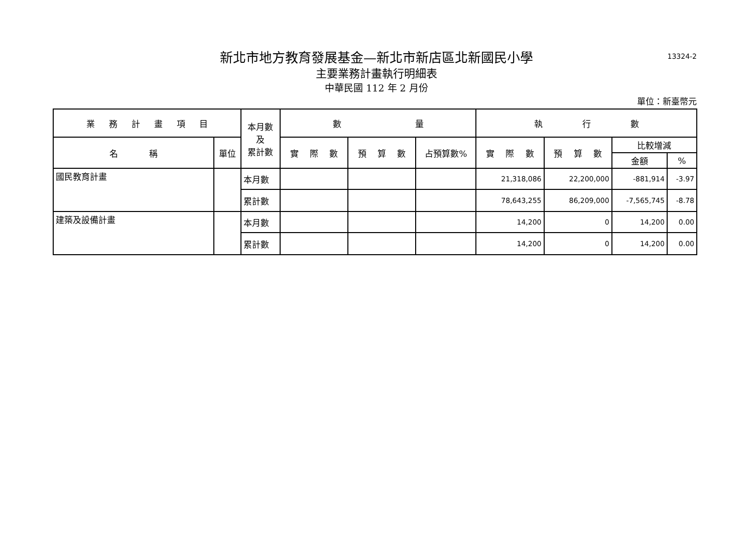13324-2
新北市地方教育發展基金—新北市新店區北新國民小學
主要業務計畫執行明細表
中華民國 112 年 2 月份
單位：新臺幣元
| 業 務 計 畫 項 目 | | 本月數 及 累計數 | 數 量 | | | 執 行 數 | | | |
| --- | --- | --- | --- | --- | --- | --- | --- | --- | --- |
| 名 稱 | 單位 | | 實 際 數 | 預 算 數 | 占預算數% | 實 際 數 | 預 算 數 | 比較增減 | |
| | | | | | | | | 金額 | % |
| 國民教育計畫 | | 本月數 | | | | 21,318,086 | 22,200,000 | -881,914 | -3.97 |
| | | 累計數 | | | | 78,643,255 | 86,209,000 | -7,565,745 | -8.78 |
| 建築及設備計畫 | | 本月數 | | | | 14,200 | 0 | 14,200 | 0.00 |
| | | 累計數 | | | | 14,200 | 0 | 14,200 | 0.00 |